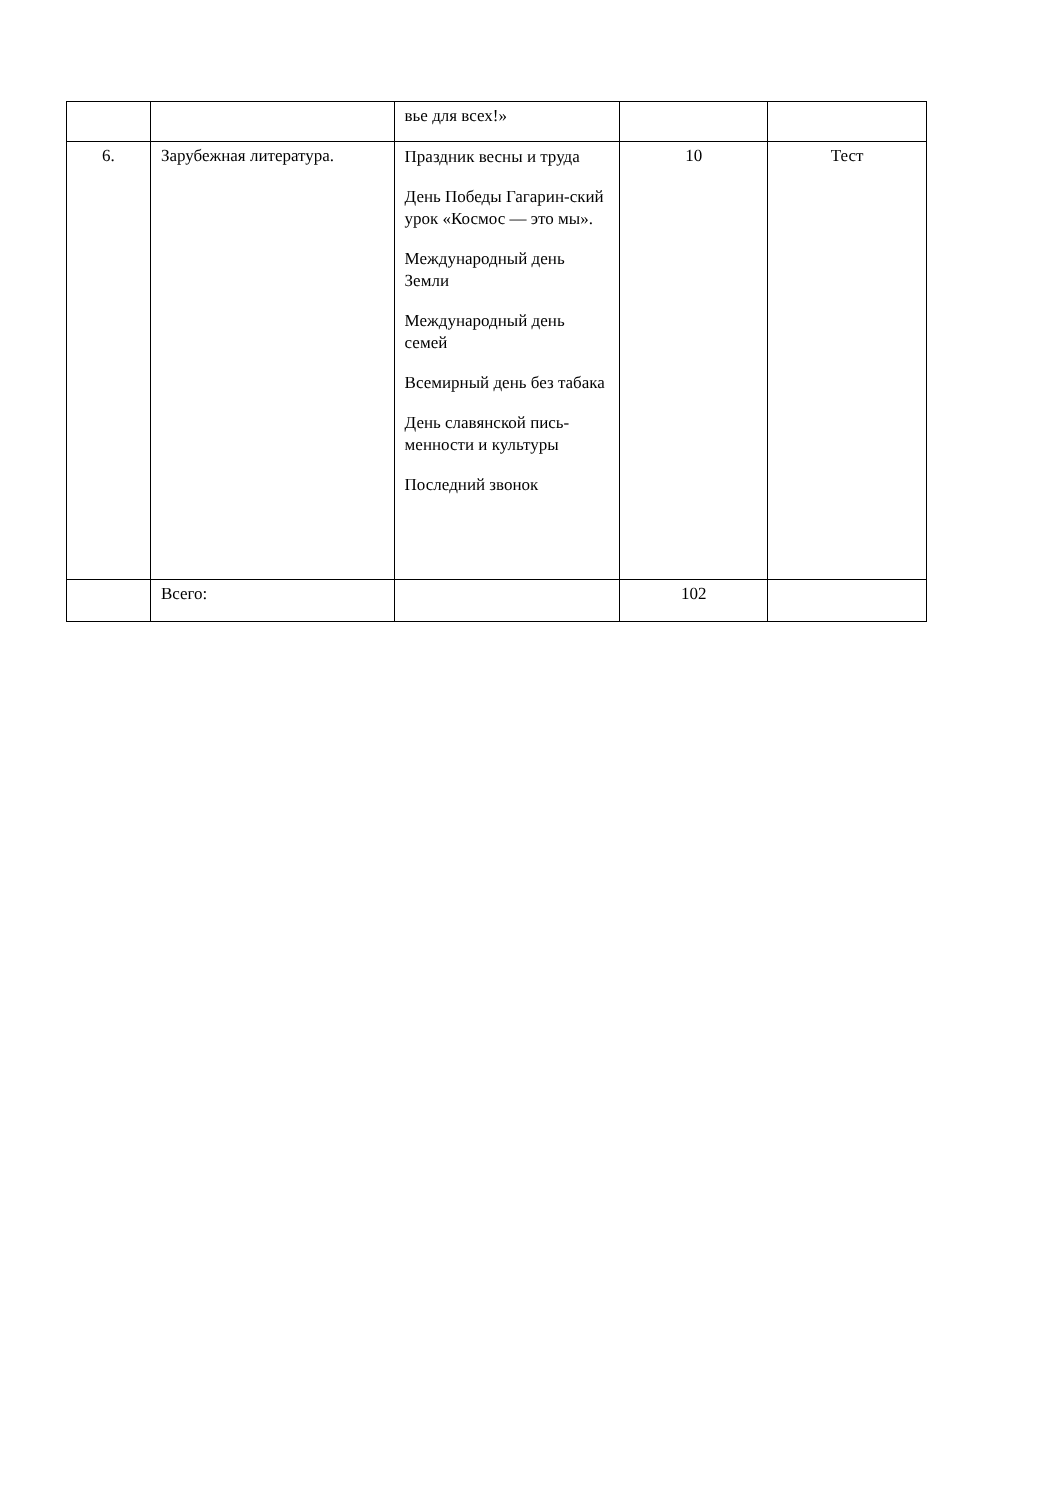| | | вье для всех!» | | |
| 6. | Зарубежная литература. | Праздник весны и труда День Победы Гагарин-ский урок «Космос — это мы». Международный день Земли Международный день семей Всемирный день без табака День славянской пись-менности и культуры Последний звонок | 10 | Тест |
| | Всего: | | 102 | |